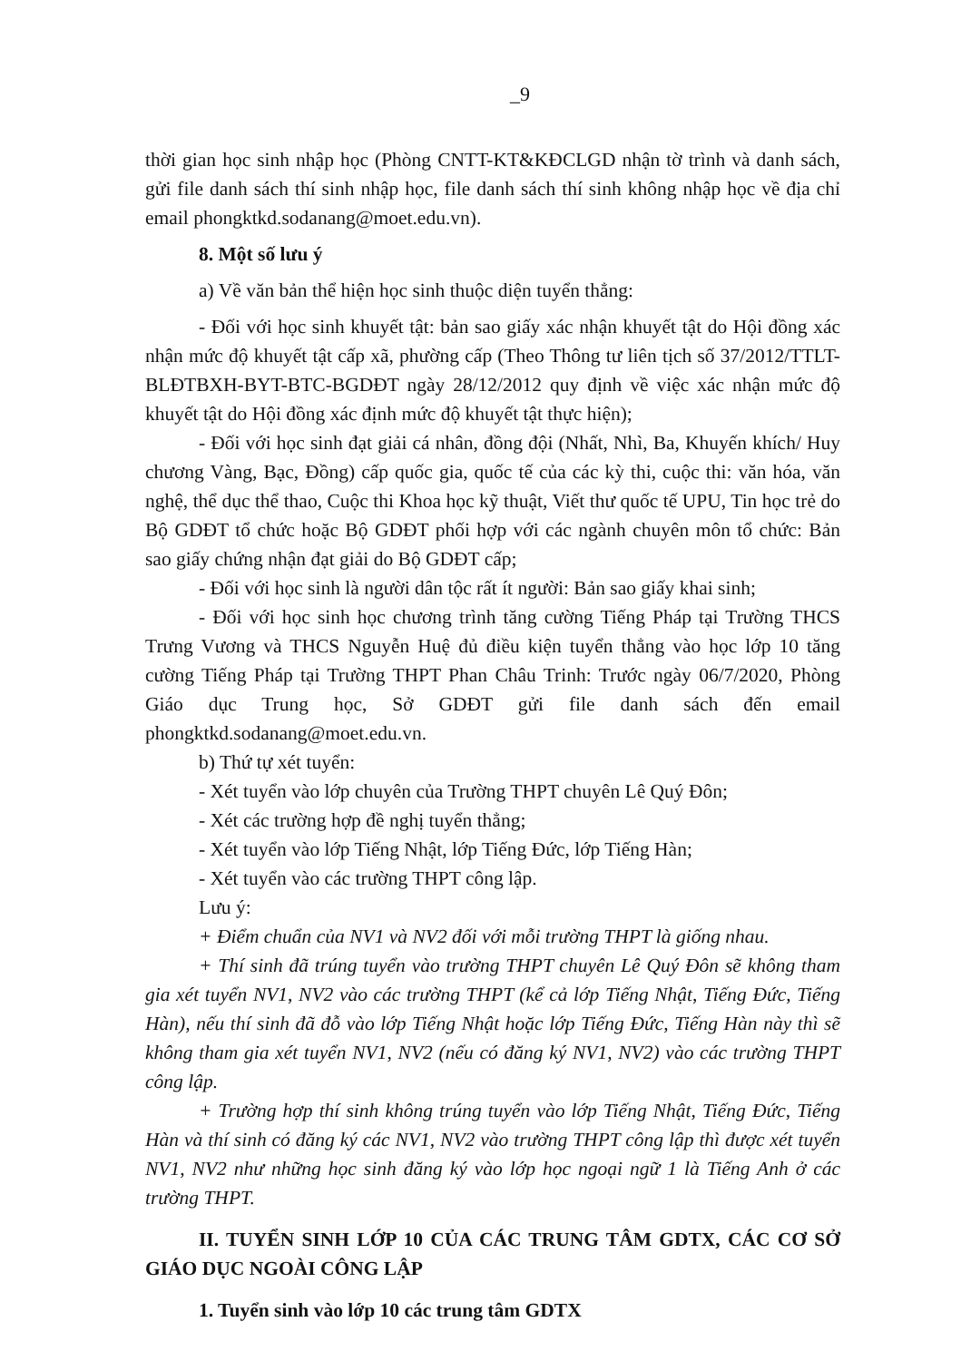_9
thời gian học sinh nhập học (Phòng CNTT-KT&KĐCLGD nhận tờ trình và danh sách, gửi file danh sách thí sinh nhập học, file danh sách thí sinh không nhập học về địa chỉ email phongktkd.sodanang@moet.edu.vn).
8. Một số lưu ý
a) Về văn bản thể hiện học sinh thuộc diện tuyển thẳng:
- Đối với học sinh khuyết tật: bản sao giấy xác nhận khuyết tật do Hội đồng xác nhận mức độ khuyết tật cấp xã, phường cấp (Theo Thông tư liên tịch số 37/2012/TTLT-BLĐTBXH-BYT-BTC-BGDĐT ngày 28/12/2012 quy định về việc xác nhận mức độ khuyết tật do Hội đồng xác định mức độ khuyết tật thực hiện);
- Đối với học sinh đạt giải cá nhân, đồng đội (Nhất, Nhì, Ba, Khuyến khích/ Huy chương Vàng, Bạc, Đồng) cấp quốc gia, quốc tế của các kỳ thi, cuộc thi: văn hóa, văn nghệ, thể dục thể thao, Cuộc thi Khoa học kỹ thuật, Viết thư quốc tế UPU, Tin học trẻ do Bộ GDĐT tổ chức hoặc Bộ GDĐT phối hợp với các ngành chuyên môn tổ chức: Bản sao giấy chứng nhận đạt giải do Bộ GDĐT cấp;
- Đối với học sinh là người dân tộc rất ít người: Bản sao giấy khai sinh;
- Đối với học sinh học chương trình tăng cường Tiếng Pháp tại Trường THCS Trưng Vương và THCS Nguyễn Huệ đủ điều kiện tuyển thẳng vào học lớp 10 tăng cường Tiếng Pháp tại Trường THPT Phan Châu Trinh: Trước ngày 06/7/2020, Phòng Giáo dục Trung học, Sở GDĐT gửi file danh sách đến email phongktkd.sodanang@moet.edu.vn.
b) Thứ tự xét tuyển:
- Xét tuyển vào lớp chuyên của Trường THPT chuyên Lê Quý Đôn;
- Xét các trường hợp đề nghị tuyển thẳng;
- Xét tuyển vào lớp Tiếng Nhật, lớp Tiếng Đức, lớp Tiếng Hàn;
- Xét tuyển vào các trường THPT công lập.
Lưu ý:
+ Điểm chuẩn của NV1 và NV2 đối với mỗi trường THPT là giống nhau.
+ Thí sinh đã trúng tuyển vào trường THPT chuyên Lê Quý Đôn sẽ không tham gia xét tuyển NV1, NV2 vào các trường THPT (kể cả lớp Tiếng Nhật, Tiếng Đức, Tiếng Hàn), nếu thí sinh đã đỗ vào lớp Tiếng Nhật hoặc lớp Tiếng Đức, Tiếng Hàn này thì sẽ không tham gia xét tuyển NV1, NV2 (nếu có đăng ký NV1, NV2) vào các trường THPT công lập.
+ Trường hợp thí sinh không trúng tuyển vào lớp Tiếng Nhật, Tiếng Đức, Tiếng Hàn và thí sinh có đăng ký các NV1, NV2 vào trường THPT công lập thì được xét tuyển NV1, NV2 như những học sinh đăng ký vào lớp học ngoại ngữ 1 là Tiếng Anh ở các trường THPT.
II. TUYỂN SINH LỚP 10 CỦA CÁC TRUNG TÂM GDTX, CÁC CƠ SỞ GIÁO DỤC NGOÀI CÔNG LẬP
1. Tuyển sinh vào lớp 10 các trung tâm GDTX